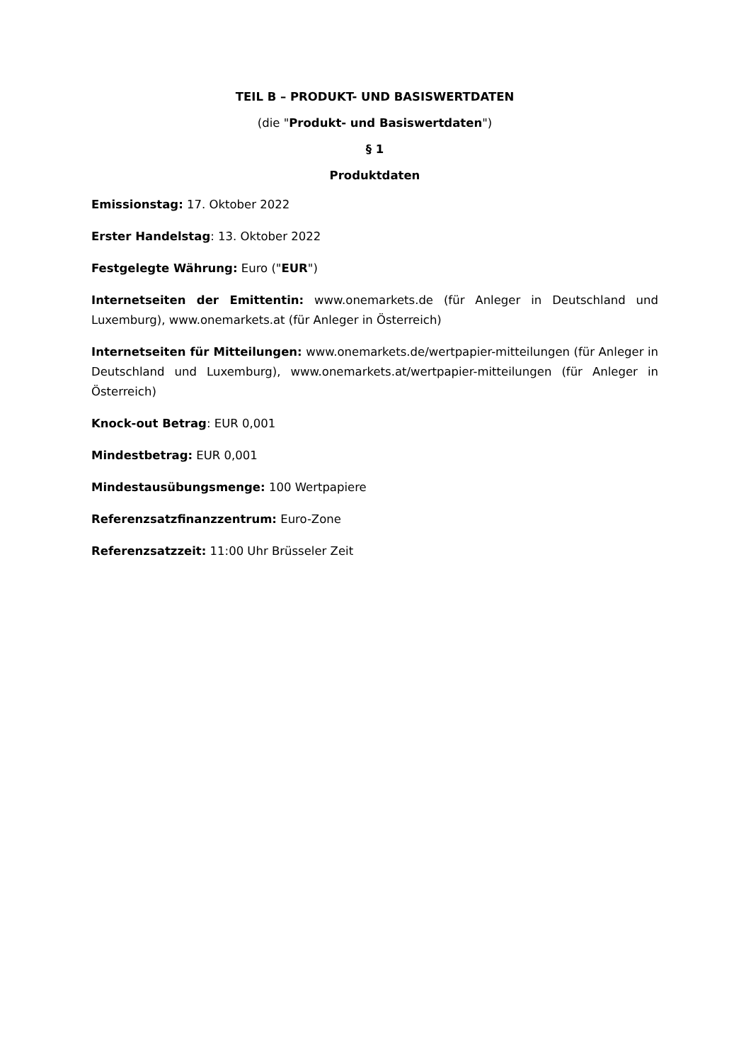TEIL B – PRODUKT- UND BASISWERTDATEN
(die "Produkt- und Basiswertdaten")
§ 1
Produktdaten
Emissionstag: 17. Oktober 2022
Erster Handelstag: 13. Oktober 2022
Festgelegte Währung: Euro ("EUR")
Internetseiten der Emittentin: www.onemarkets.de (für Anleger in Deutschland und Luxemburg), www.onemarkets.at (für Anleger in Österreich)
Internetseiten für Mitteilungen: www.onemarkets.de/wertpapier-mitteilungen (für Anleger in Deutschland und Luxemburg), www.onemarkets.at/wertpapier-mitteilungen (für Anleger in Österreich)
Knock-out Betrag: EUR 0,001
Mindestbetrag: EUR 0,001
Mindestausübungsmenge: 100 Wertpapiere
Referenzsatzfinanzzentrum: Euro-Zone
Referenzsatzzeit: 11:00 Uhr Brüsseler Zeit